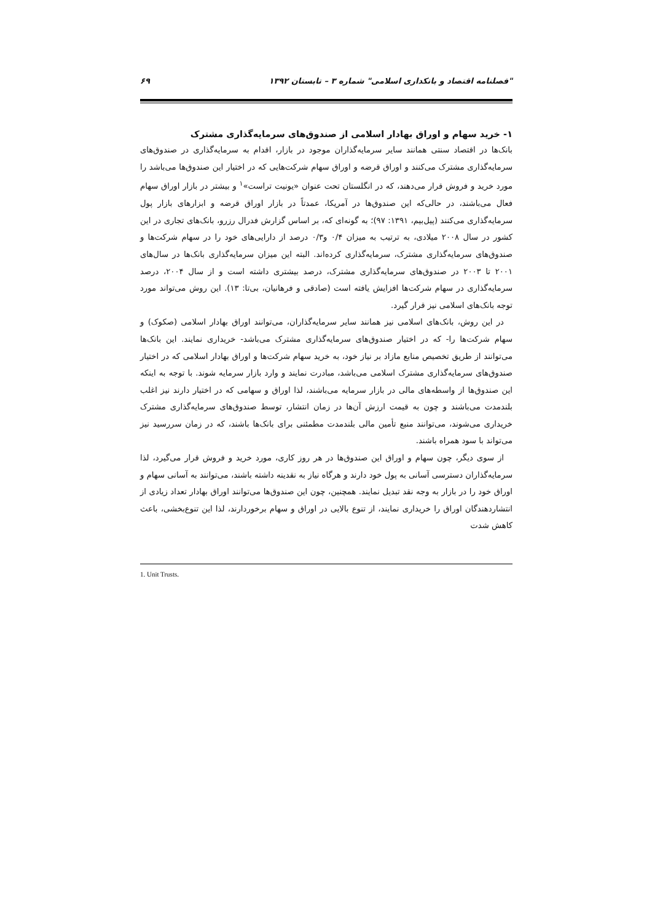"فصلنامه اقتصاد و بانکداری اسلامی" شماره ۳ – تابستان ۱۳۹۲ ۶۹
۱- خرید سهام و اوراق بهادار اسلامی از صندوق‌های سرمایه‌گذاری مشترک
بانک‌ها در اقتصاد سنتی همانند سایر سرمایه‌گذاران موجود در بازار، اقدام به سرمایه‌گذاری در صندوق‌های سرمایه‌گذاری مشترک می‌کنند و اوراق قرضه و اوراق سهام شرکت‌هایی که در اختیار این صندوق‌ها می‌باشد را مورد خرید و فروش قرار می‌دهند، که در انگلستان تحت عنوان «یونیت تراست»<sup>۱</sup> و بیشتر در بازار اوراق سهام فعال می‌باشند، در حالی‌که این صندوق‌ها در آمریکا، عمدتاً در بازار اوراق قرضه و ابزارهای بازار پول سرمایه‌گذاری می‌کنند (پیل‌بیم، ۱۳۹۱: ۹۷)؛ به گونه‌ای که، بر اساس گزارش فدرال رزرو، بانک‌های تجاری در این کشور در سال ۲۰۰۸ میلادی، به ترتیب به میزان ۰/۴ و۰/۳ درصد از دارایی‌های خود را در سهام شرکت‌ها و صندوق‌های سرمایه‌گذاری مشترک، سرمایه‌گذاری کرده‌اند. البته این میزان سرمایه‌گذاری بانک‌ها در سال‌های ۲۰۰۱ تا ۲۰۰۳ در صندوق‌های سرمایه‌گذاری مشترک، درصد بیشتری داشته است و از سال ۲۰۰۴، درصد سرمایه‌گذاری در سهام شرکت‌ها افزایش یافته است (صادقی و فرهانیان، بی‌تا: ۱۳). این روش می‌تواند مورد توجه بانک‌های اسلامی نیز قرار گیرد.
در این روش، بانک‌های اسلامی نیز همانند سایر سرمایه‌گذاران، می‌توانند اوراق بهادار اسلامی (صکوک) و سهام شرکت‌ها را- که در اختیار صندوق‌های سرمایه‌گذاری مشترک می‌باشد- خریداری نمایند. این بانک‌ها می‌توانند از طریق تخصیص منابع مازاد بر نیاز خود، به خرید سهام شرکت‌ها و اوراق بهادار اسلامی که در اختیار صندوق‌های سرمایه‌گذاری مشترک اسلامی می‌باشد، مبادرت نمایند و وارد بازار سرمایه شوند. با توجه به اینکه این صندوق‌ها از واسطه‌های مالی در بازار سرمایه می‌باشند، لذا اوراق و سهامی که در اختیار دارند نیز اغلب بلندمدت می‌باشند و چون به قیمت ارزش آن‌ها در زمان انتشار، توسط صندوق‌های سرمایه‌گذاری مشترک خریداری می‌شوند، می‌توانند منبع تأمین مالی بلندمدت مطمئنی برای بانک‌ها باشند، که در زمان سررسید نیز می‌تواند با سود همراه باشند.
از سوی دیگر، چون سهام و اوراق این صندوق‌ها در هر روز کاری، مورد خرید و فروش قرار می‌گیرد، لذا سرمایه‌گذاران دسترسی آسانی به پول خود دارند و هرگاه نیاز به نقدینه داشته باشند، می‌توانند به آسانی سهام و اوراق خود را در بازار به وجه نقد تبدیل نمایند. همچنین، چون این صندوق‌ها می‌توانند اوراق بهادار تعداد زیادی از انتشاردهندگان اوراق را خریداری نمایند، از تنوع بالایی در اوراق و سهام برخوردارند، لذا این تنوع‌بخشی، باعث کاهش شدت
1. Unit Trusts.